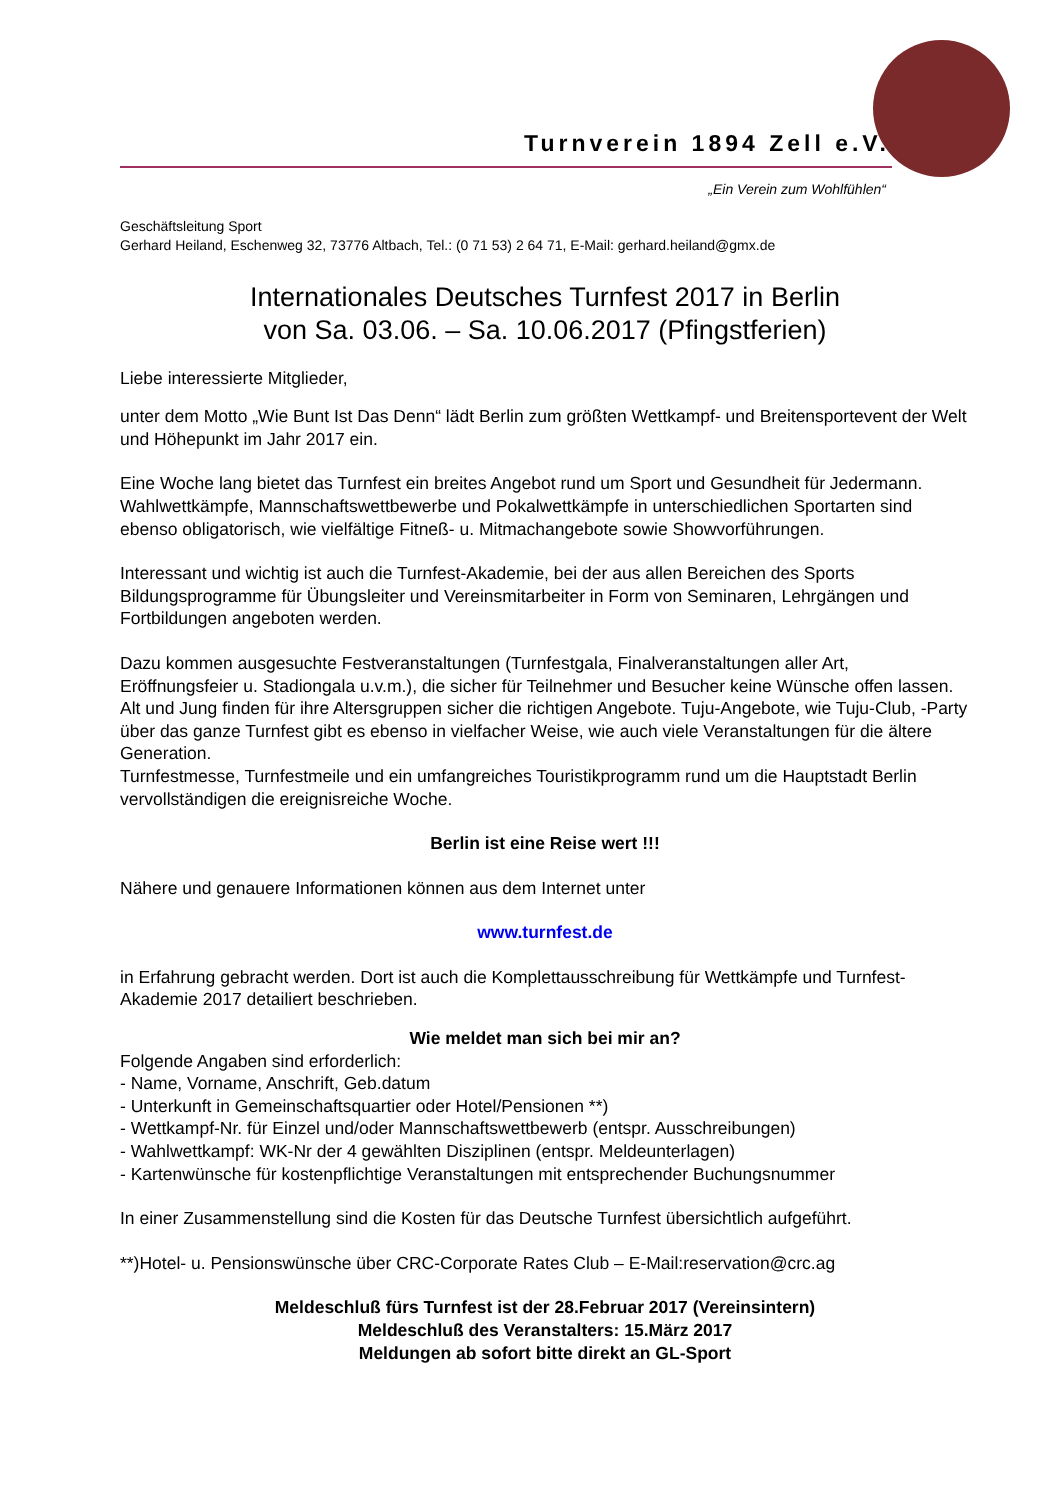Turnverein 1894 Zell e.V.
„Ein Verein zum Wohlfühlen“
Geschäftsleitung Sport
Gerhard Heiland, Eschenweg 32, 73776 Altbach, Tel.: (0 71 53) 2 64 71, E-Mail: gerhard.heiland@gmx.de
Internationales Deutsches Turnfest 2017 in Berlin
von Sa. 03.06. – Sa. 10.06.2017 (Pfingstferien)
Liebe interessierte Mitglieder,
unter dem Motto „Wie Bunt Ist Das Denn“ lädt Berlin zum größten Wettkampf- und Breitensportevent der Welt und Höhepunkt im Jahr 2017 ein.
Eine Woche lang bietet das Turnfest ein breites Angebot rund um Sport und Gesundheit für Jedermann. Wahlwettkämpfe, Mannschaftswettbewerbe und Pokalwettkämpfe in unterschiedlichen Sportarten sind ebenso obligatorisch, wie vielfältige Fitneß- u. Mitmachangebote sowie Showvorführungen.
Interessant und wichtig ist auch die Turnfest-Akademie, bei der aus allen Bereichen des Sports Bildungsprogramme für Übungsleiter und Vereinsmitarbeiter in Form von Seminaren, Lehrgängen und Fortbildungen angeboten werden.
Dazu kommen ausgesuchte Festveranstaltungen (Turnfestgala, Finalveranstaltungen aller Art, Eröffnungsfeier u. Stadiongala u.v.m.), die sicher für Teilnehmer und Besucher keine Wünsche offen lassen.
Alt und Jung finden für ihre Altersgruppen sicher die richtigen Angebote. Tuju-Angebote, wie Tuju-Club, -Party über das ganze Turnfest gibt es ebenso in vielfacher Weise, wie auch viele Veranstaltungen für die ältere Generation.
Turnfestmesse, Turnfestmeile und ein umfangreiches Touristikprogramm rund um die Hauptstadt Berlin vervollständigen die ereignisreiche Woche.
Berlin ist eine Reise wert !!!
Nähere und genauere Informationen können aus dem Internet unter
www.turnfest.de
in Erfahrung gebracht werden. Dort ist auch die Komplettausschreibung für Wettkämpfe und Turnfest-Akademie 2017 detailiert beschrieben.
Wie meldet man sich bei mir an?
Folgende Angaben sind erforderlich:
- Name, Vorname, Anschrift, Geb.datum
- Unterkunft in Gemeinschaftsquartier oder Hotel/Pensionen **)
- Wettkampf-Nr. für Einzel und/oder Mannschaftswettbewerb (entspr. Ausschreibungen)
- Wahlwettkampf: WK-Nr der 4 gewählten Disziplinen (entspr. Meldeunterlagen)
- Kartenwünsche für kostenpflichtige Veranstaltungen mit entsprechender Buchungsnummer
In einer Zusammenstellung sind die Kosten für das Deutsche Turnfest übersichtlich aufgeführt.
**)Hotel- u. Pensionswünsche über CRC-Corporate Rates Club – E-Mail:reservation@crc.ag
Meldeschluß fürs Turnfest ist der 28.Februar 2017 (Vereinsintern)
Meldeschluß des Veranstalters: 15.März 2017
Meldungen ab sofort bitte direkt an GL-Sport